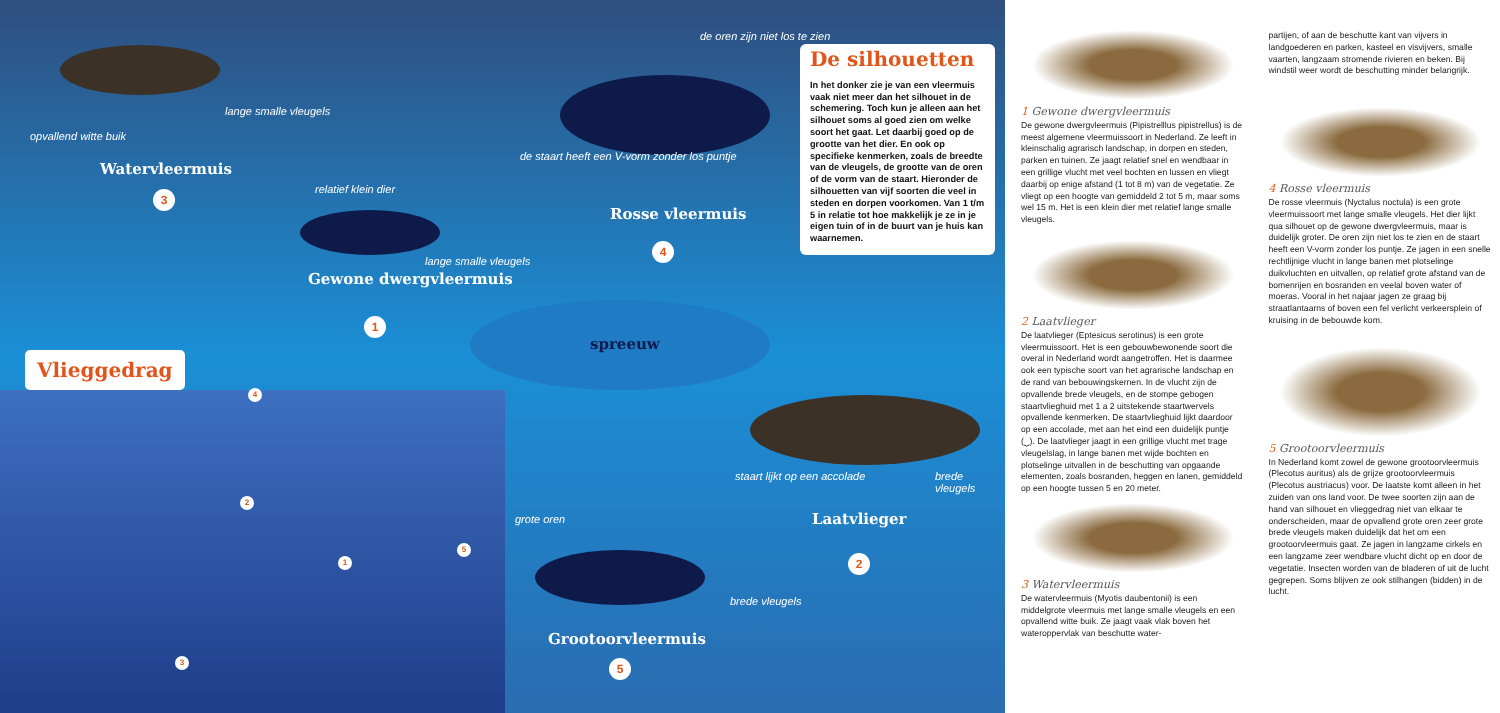opvallend witte buik
lange smalle vleugels
Watervleermuis
3
de oren zijn niet los te zien
de staart heeft een V-vorm zonder los puntje
Rosse vleermuis
4
relatief klein dier
lange smalle vleugels
Gewone dwergvleermuis
1
spreeuw
Vlieggedrag
4
2
1
5
3
staart lijkt op een accolade brede vleugels
Laatvlieger
2
grote oren
brede vleugels
Grootoorvleermuis
5
De silhouetten
In het donker zie je van een vleermuis vaak niet meer dan het silhouet in de schemering. Toch kun je alleen aan het silhouet soms al goed zien om welke soort het gaat. Let daarbij goed op de grootte van het dier. En ook op specifieke kenmerken, zoals de breedte van de vleugels, de grootte van de oren of de vorm van de staart. Hieronder de silhouetten van vijf soorten die veel in steden en dorpen voorkomen. Van 1 t/m 5 in relatie tot hoe makkelijk je ze in je eigen tuin of in de buurt van je huis kan waarnemen.
1 Gewone dwergvleermuis
De gewone dwergvleermuis (Pipistrelllus pipistrellus) is de meest algemene vleermuissoort in Nederland. Ze leeft in kleinschalig agrarisch landschap, in dorpen en steden, parken en tuinen. Ze jaagt relatief snel en wendbaar in een grillige vlucht met veel bochten en lussen en vliegt daarbij op enige afstand (1 tot 8 m) van de vegetatie. Ze vliegt op een hoogte van gemiddeld 2 tot 5 m, maar soms wel 15 m. Het is een klein dier met relatief lange smalle vleugels.
2 Laatvlieger
De laatvlieger (Eptesicus serotinus) is een grote vleermuissoort. Het is een gebouwbewonende soort die overal in Nederland wordt aangetroffen. Het is daarmee ook een typische soort van het agrarische landschap en de rand van bebouwingskernen. In de vlucht zijn de opvallende brede vleugels, en de stompe gebogen staartvlieghuid met 1 a 2 uitstekende staartwervels opvallende kenmerken. De staartvlieghuid lijkt daardoor op een accolade, met aan het eind een duidelijk puntje (⏟). De laatvlieger jaagt in een grillige vlucht met trage vleugelslag, in lange banen met wijde bochten en plotselinge uitvallen in de beschutting van opgaande elementen, zoals bosranden, heggen en lanen, gemiddeld op een hoogte tussen 5 en 20 meter.
3 Watervleermuis
De watervleermuis (Myotis daubentonii) is een middelgrote vleermuis met lange smalle vleugels en een opvallend witte buik. Ze jaagt vaak vlak boven het wateroppervlak van beschutte water-
partijen, of aan de beschutte kant van vijvers in landgoederen en parken, kasteel en visvijvers, smalle vaarten, langzaam stromende rivieren en beken. Bij windstil weer wordt de beschutting minder belangrijk.
4 Rosse vleermuis
De rosse vleermuis (Nyctalus noctula) is een grote vleermuissoort met lange smalle vleugels. Het dier lijkt qua silhouet op de gewone dwergvleermuis, maar is duidelijk groter. De oren zijn niet los te zien en de staart heeft een V-vorm zonder los puntje. Ze jagen in een snelle rechtlijnige vlucht in lange banen met plotselinge duikvluchten en uitvallen, op relatief grote afstand van de bomenrijen en bosranden en veelal boven water of moeras. Vooral in het najaar jagen ze graag bij straatlantaarns of boven een fel verlicht verkeersplein of kruising in de bebouwde kom.
5 Grootoorvleermuis
In Nederland komt zowel de gewone grootoorvleermuis (Plecotus auritus) als de grijze grootoorvleermuis (Plecotus austriacus) voor. De laatste komt alleen in het zuiden van ons land voor. De twee soorten zijn aan de hand van silhouet en vlieggedrag niet van elkaar te onderscheiden, maar de opvallend grote oren zeer grote brede vleugels maken duidelijk dat het om een grootoorvleermuis gaat. Ze jagen in langzame cirkels en een langzame zeer wendbare vlucht dicht op en door de vegetatie. Insecten worden van de bladeren of uit de lucht gegrepen. Soms blijven ze ook stilhangen (bidden) in de lucht.